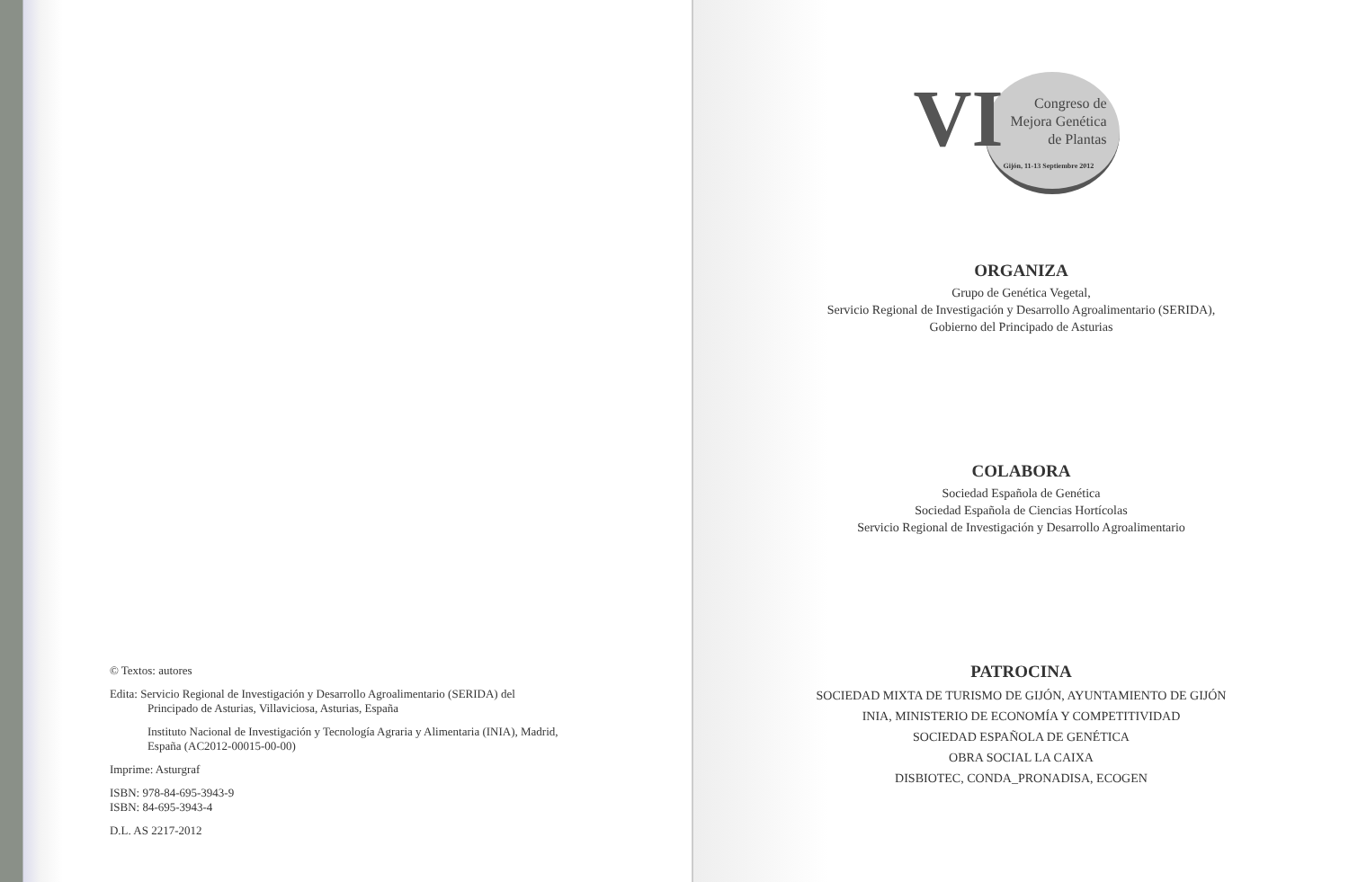© Textos: autores
Edita: Servicio Regional de Investigación y Desarrollo Agroalimentario (SERIDA) del
Principado de Asturias, Villaviciosa, Asturias, España
Instituto Nacional de Investigación y Tecnología Agraria y Alimentaria (INIA), Madrid, España (AC2012-00015-00-00)
Imprime: Asturgraf
ISBN: 978-84-695-3943-9
ISBN: 84-695-3943-4
D.L. AS 2217-2012
VI
Congreso de Mejora Genética de Plantas
Gijón, 11-13 Septiembre 2012
ORGANIZA
Grupo de Genética Vegetal,
Servicio Regional de Investigación y Desarrollo Agroalimentario (SERIDA),
Gobierno del Principado de Asturias
COLABORA
Sociedad Española de Genética
Sociedad Española de Ciencias Hortícolas
Servicio Regional de Investigación y Desarrollo Agroalimentario
PATROCINA
SOCIEDAD MIXTA DE TURISMO DE GIJÓN, AYUNTAMIENTO DE GIJÓN
INIA, MINISTERIO DE ECONOMÍA Y COMPETITIVIDAD
SOCIEDAD ESPAÑOLA DE GENÉTICA
OBRA SOCIAL LA CAIXA
DISBIOTEC, CONDA_PRONADISA, ECOGEN